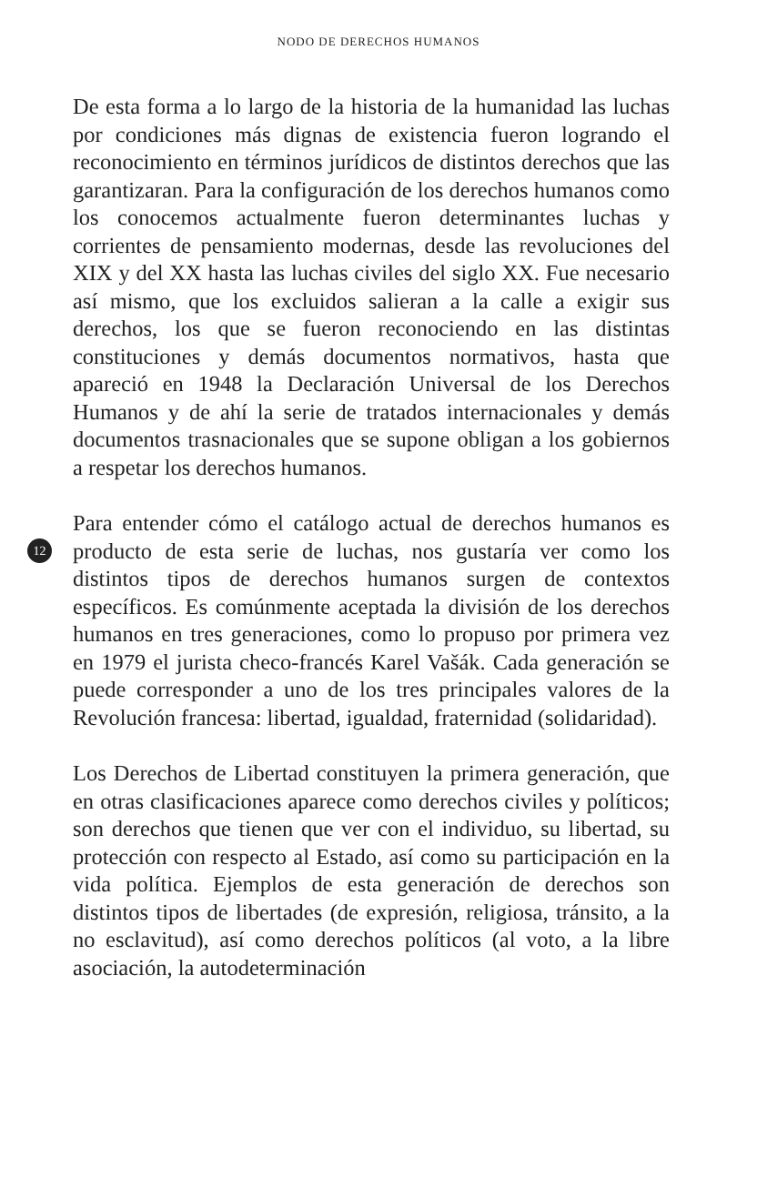NODO DE DERECHOS HUMANOS
De esta forma a lo largo de la historia de la humanidad las luchas por condiciones más dignas de existencia fueron logrando el reconocimiento en términos jurídicos de distintos derechos que las garantizaran. Para la configuración de los derechos humanos como los conocemos actualmente fueron determinantes luchas y corrientes de pensamiento modernas, desde las revoluciones del XIX y del XX hasta las luchas civiles del siglo XX. Fue necesario así mismo, que los excluidos salieran a la calle a exigir sus derechos, los que se fueron reconociendo en las distintas constituciones y demás documentos normativos, hasta que apareció en 1948 la Declaración Universal de los Derechos Humanos y de ahí la serie de tratados internacionales y demás documentos trasnacionales que se supone obligan a los gobiernos a respetar los derechos humanos.
12
Para entender cómo el catálogo actual de derechos humanos es producto de esta serie de luchas, nos gustaría ver como los distintos tipos de derechos humanos surgen de contextos específicos. Es comúnmente aceptada la división de los derechos humanos en tres generaciones, como lo propuso por primera vez en 1979 el jurista checo-francés Karel Vašák. Cada generación se puede corresponder a uno de los tres principales valores de la Revolución francesa: libertad, igualdad, fraternidad (solidaridad).
Los Derechos de Libertad constituyen la primera generación, que en otras clasificaciones aparece como derechos civiles y políticos; son derechos que tienen que ver con el individuo, su libertad, su protección con respecto al Estado, así como su participación en la vida política. Ejemplos de esta generación de derechos son distintos tipos de libertades (de expresión, religiosa, tránsito, a la no esclavitud), así como derechos políticos (al voto, a la libre asociación, la autodeterminación